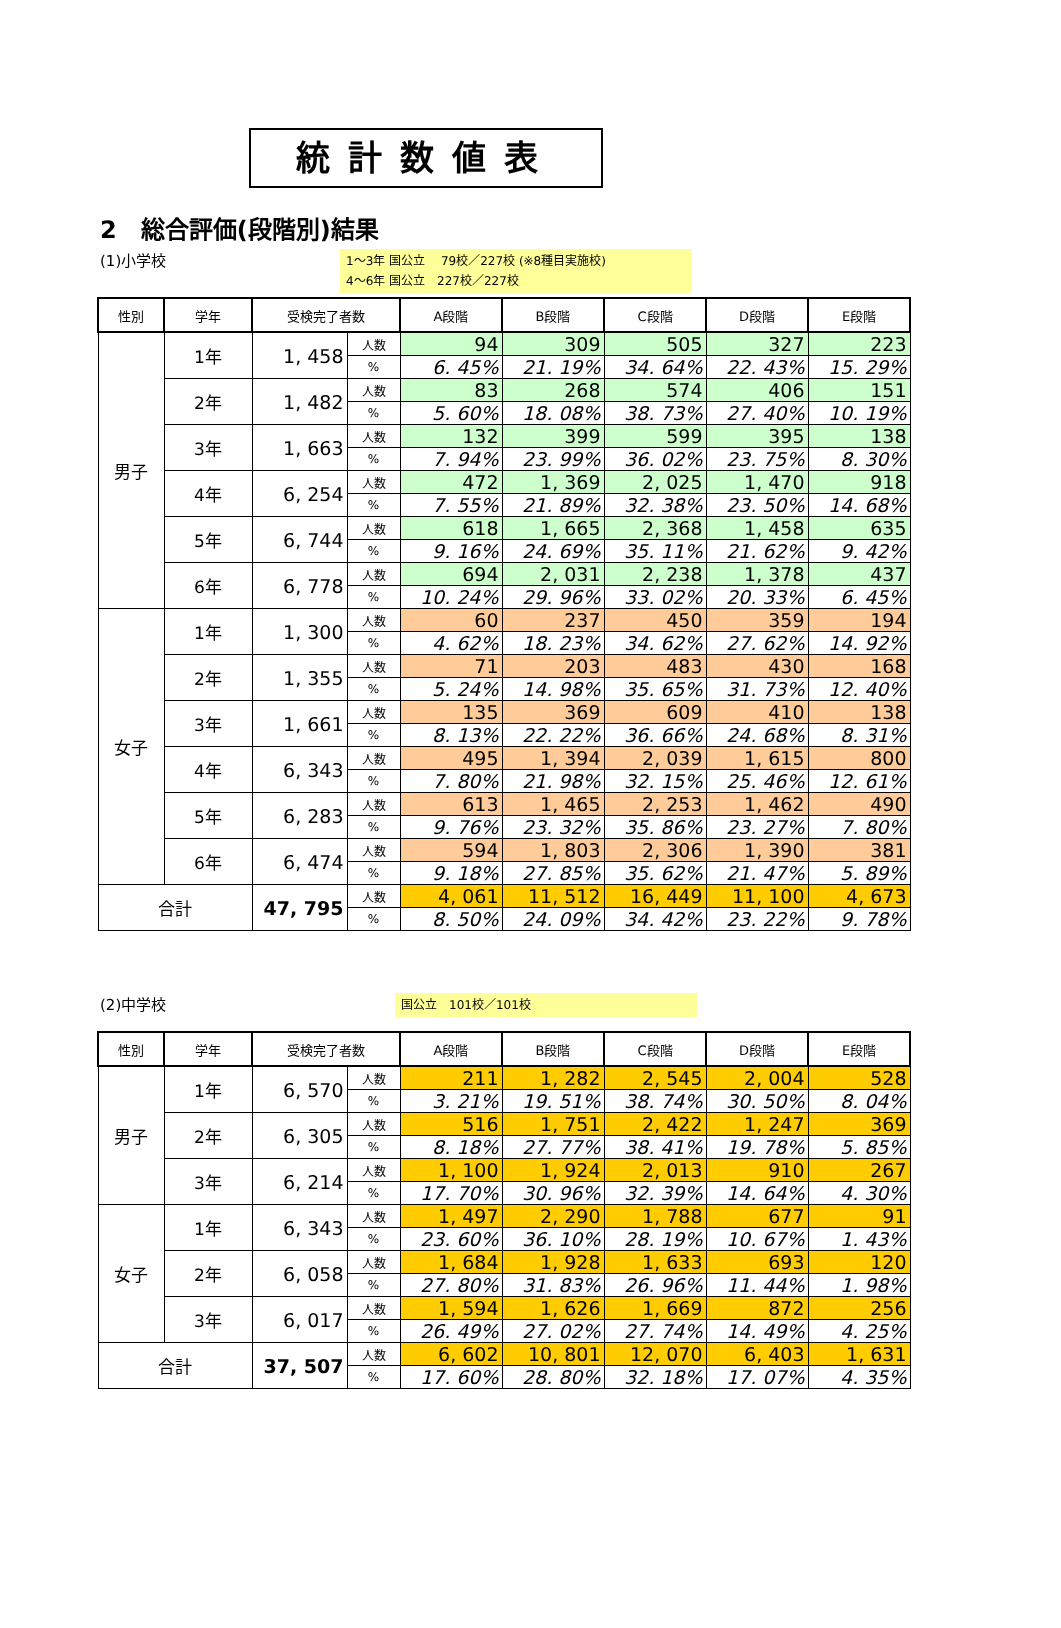統計数値表
2　総合評価(段階別)結果
(1)小学校
1～3年 国公立　 79校／227校 (※8種目実施校)
4～6年 国公立　227校／227校
| 性別 | 学年 | 受検完了者数 | | A段階 | B段階 | C段階 | D段階 | E段階 |
| --- | --- | --- | --- | --- | --- | --- | --- | --- |
| 男子 | 1年 | 1, 458 | 人数 | 94 | 309 | 505 | 327 | 223 |
| | | | % | 6. 45% | 21. 19% | 34. 64% | 22. 43% | 15. 29% |
| | 2年 | 1, 482 | 人数 | 83 | 268 | 574 | 406 | 151 |
| | | | % | 5. 60% | 18. 08% | 38. 73% | 27. 40% | 10. 19% |
| | 3年 | 1, 663 | 人数 | 132 | 399 | 599 | 395 | 138 |
| | | | % | 7. 94% | 23. 99% | 36. 02% | 23. 75% | 8. 30% |
| | 4年 | 6, 254 | 人数 | 472 | 1, 369 | 2, 025 | 1, 470 | 918 |
| | | | % | 7. 55% | 21. 89% | 32. 38% | 23. 50% | 14. 68% |
| | 5年 | 6, 744 | 人数 | 618 | 1, 665 | 2, 368 | 1, 458 | 635 |
| | | | % | 9. 16% | 24. 69% | 35. 11% | 21. 62% | 9. 42% |
| | 6年 | 6, 778 | 人数 | 694 | 2, 031 | 2, 238 | 1, 378 | 437 |
| | | | % | 10. 24% | 29. 96% | 33. 02% | 20. 33% | 6. 45% |
| 女子 | 1年 | 1, 300 | 人数 | 60 | 237 | 450 | 359 | 194 |
| | | | % | 4. 62% | 18. 23% | 34. 62% | 27. 62% | 14. 92% |
| | 2年 | 1, 355 | 人数 | 71 | 203 | 483 | 430 | 168 |
| | | | % | 5. 24% | 14. 98% | 35. 65% | 31. 73% | 12. 40% |
| | 3年 | 1, 661 | 人数 | 135 | 369 | 609 | 410 | 138 |
| | | | % | 8. 13% | 22. 22% | 36. 66% | 24. 68% | 8. 31% |
| | 4年 | 6, 343 | 人数 | 495 | 1, 394 | 2, 039 | 1, 615 | 800 |
| | | | % | 7. 80% | 21. 98% | 32. 15% | 25. 46% | 12. 61% |
| | 5年 | 6, 283 | 人数 | 613 | 1, 465 | 2, 253 | 1, 462 | 490 |
| | | | % | 9. 76% | 23. 32% | 35. 86% | 23. 27% | 7. 80% |
| | 6年 | 6, 474 | 人数 | 594 | 1, 803 | 2, 306 | 1, 390 | 381 |
| | | | % | 9. 18% | 27. 85% | 35. 62% | 21. 47% | 5. 89% |
| 合計 | | 47, 795 | 人数 | 4, 061 | 11, 512 | 16, 449 | 11, 100 | 4, 673 |
| | | | % | 8. 50% | 24. 09% | 34. 42% | 23. 22% | 9. 78% |
(2)中学校
国公立　101校／101校
| 性別 | 学年 | 受検完了者数 | | A段階 | B段階 | C段階 | D段階 | E段階 |
| --- | --- | --- | --- | --- | --- | --- | --- | --- |
| 男子 | 1年 | 6, 570 | 人数 | 211 | 1, 282 | 2, 545 | 2, 004 | 528 |
| | | | % | 3. 21% | 19. 51% | 38. 74% | 30. 50% | 8. 04% |
| | 2年 | 6, 305 | 人数 | 516 | 1, 751 | 2, 422 | 1, 247 | 369 |
| | | | % | 8. 18% | 27. 77% | 38. 41% | 19. 78% | 5. 85% |
| | 3年 | 6, 214 | 人数 | 1, 100 | 1, 924 | 2, 013 | 910 | 267 |
| | | | % | 17. 70% | 30. 96% | 32. 39% | 14. 64% | 4. 30% |
| 女子 | 1年 | 6, 343 | 人数 | 1, 497 | 2, 290 | 1, 788 | 677 | 91 |
| | | | % | 23. 60% | 36. 10% | 28. 19% | 10. 67% | 1. 43% |
| | 2年 | 6, 058 | 人数 | 1, 684 | 1, 928 | 1, 633 | 693 | 120 |
| | | | % | 27. 80% | 31. 83% | 26. 96% | 11. 44% | 1. 98% |
| | 3年 | 6, 017 | 人数 | 1, 594 | 1, 626 | 1, 669 | 872 | 256 |
| | | | % | 26. 49% | 27. 02% | 27. 74% | 14. 49% | 4. 25% |
| 合計 | | 37, 507 | 人数 | 6, 602 | 10, 801 | 12, 070 | 6, 403 | 1, 631 |
| | | | % | 17. 60% | 28. 80% | 32. 18% | 17. 07% | 4. 35% |